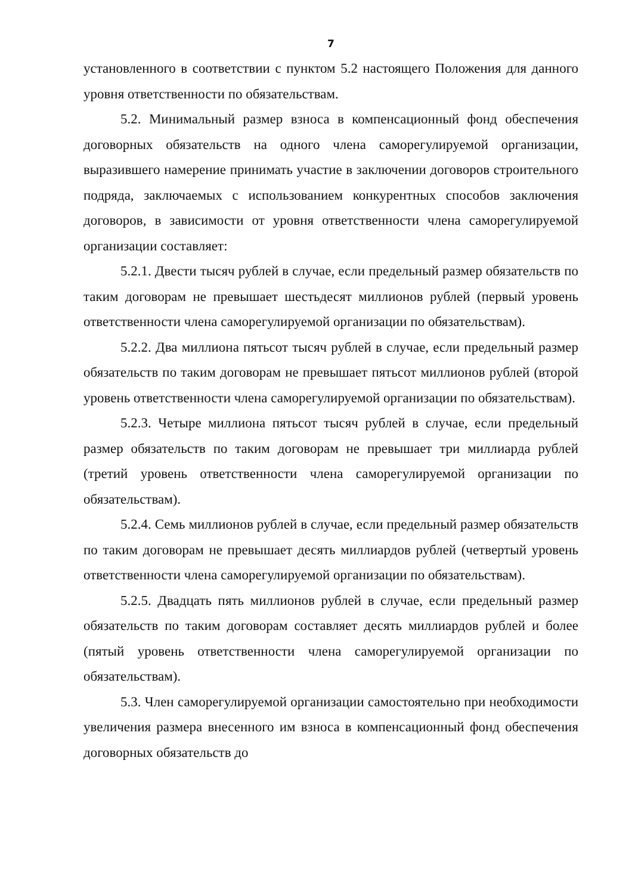7
установленного в соответствии с пунктом 5.2 настоящего Положения для данного уровня ответственности по обязательствам.
5.2. Минимальный размер взноса в компенсационный фонд обеспечения договорных обязательств на одного члена саморегулируемой организации, выразившего намерение принимать участие в заключении договоров строительного подряда, заключаемых с использованием конкурентных способов заключения договоров, в зависимости от уровня ответственности члена саморегулируемой организации составляет:
5.2.1. Двести тысяч рублей в случае, если предельный размер обязательств по таким договорам не превышает шестьдесят миллионов рублей (первый уровень ответственности члена саморегулируемой организации по обязательствам).
5.2.2. Два миллиона пятьсот тысяч рублей в случае, если предельный размер обязательств по таким договорам не превышает пятьсот миллионов рублей (второй уровень ответственности члена саморегулируемой организации по обязательствам).
5.2.3. Четыре миллиона пятьсот тысяч рублей в случае, если предельный размер обязательств по таким договорам не превышает три миллиарда рублей (третий уровень ответственности члена саморегулируемой организации по обязательствам).
5.2.4. Семь миллионов рублей в случае, если предельный размер обязательств по таким договорам не превышает десять миллиардов рублей (четвертый уровень ответственности члена саморегулируемой организации по обязательствам).
5.2.5. Двадцать пять миллионов рублей в случае, если предельный размер обязательств по таким договорам составляет десять миллиардов рублей и более (пятый уровень ответственности члена саморегулируемой организации по обязательствам).
5.3. Член саморегулируемой организации самостоятельно при необходимости увеличения размера внесенного им взноса в компенсационный фонд обеспечения договорных обязательств до